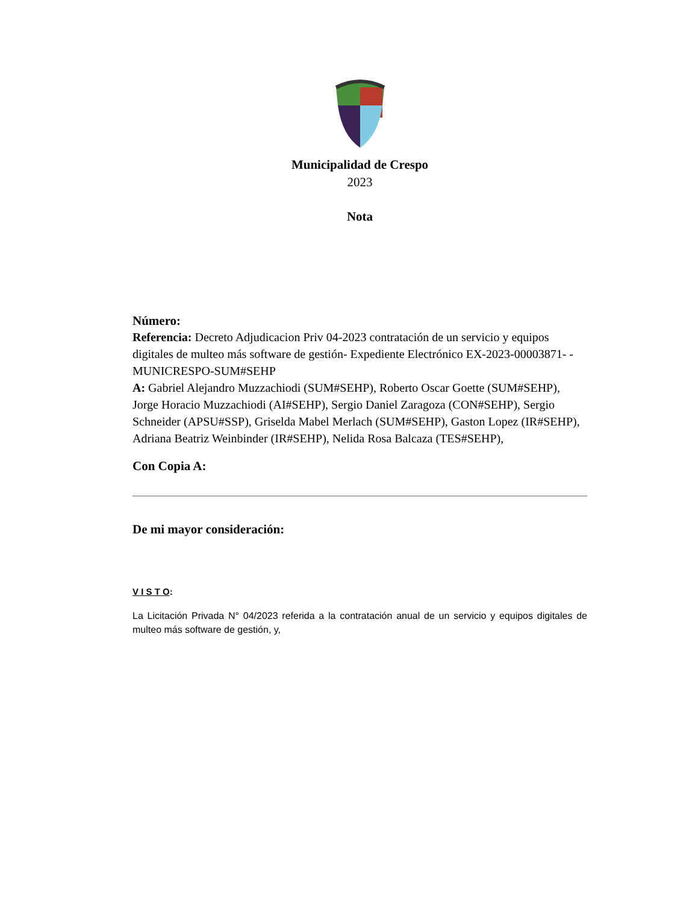Municipalidad de Crespo
2023
Nota
Número:
Referencia: Decreto Adjudicacion Priv 04-2023 contratación de un servicio y equipos digitales de multeo más software de gestión- Expediente Electrónico EX-2023-00003871- -MUNICRESPO-SUM#SEHP
A: Gabriel Alejandro Muzzachiodi (SUM#SEHP), Roberto Oscar Goette (SUM#SEHP), Jorge Horacio Muzzachiodi (AI#SEHP), Sergio Daniel Zaragoza (CON#SEHP), Sergio Schneider (APSU#SSP), Griselda Mabel Merlach (SUM#SEHP), Gaston Lopez (IR#SEHP), Adriana Beatriz Weinbinder (IR#SEHP), Nelida Rosa Balcaza (TES#SEHP),
Con Copia A:
De mi mayor consideración:
V I S T O:
La Licitación Privada N° 04/2023 referida a la contratación anual de un servicio y equipos digitales de multeo más software de gestión, y,